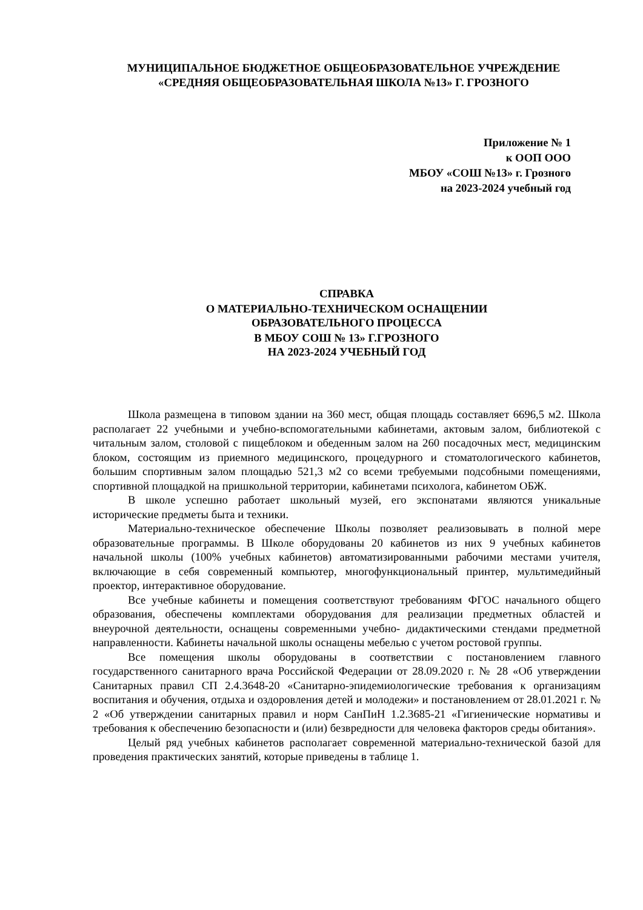МУНИЦИПАЛЬНОЕ БЮДЖЕТНОЕ ОБЩЕОБРАЗОВАТЕЛЬНОЕ УЧРЕЖДЕНИЕ
«СРЕДНЯЯ ОБЩЕОБРАЗОВАТЕЛЬНАЯ ШКОЛА №13» Г. ГРОЗНОГО
Приложение № 1
к ООП ООО
МБОУ «СОШ №13» г. Грозного
на 2023-2024 учебный год
СПРАВКА
О МАТЕРИАЛЬНО-ТЕХНИЧЕСКОМ ОСНАЩЕНИИ
ОБРАЗОВАТЕЛЬНОГО ПРОЦЕССА
В МБОУ СОШ № 13» Г.ГРОЗНОГО
НА 2023-2024 УЧЕБНЫЙ ГОД
Школа размещена в типовом здании на 360 мест, общая площадь составляет 6696,5 м2. Школа располагает 22 учебными и учебно-вспомогательными кабинетами, актовым залом, библиотекой с читальным залом, столовой с пищеблоком и обеденным залом на 260 посадочных мест, медицинским блоком, состоящим из приемного медицинского, процедурного и стоматологического кабинетов, большим спортивным залом площадью 521,3 м2 со всеми требуемыми подсобными помещениями, спортивной площадкой на пришкольной территории, кабинетами психолога, кабинетом ОБЖ.
В школе успешно работает школьный музей, его экспонатами являются уникальные исторические предметы быта и техники.
Материально-техническое обеспечение Школы позволяет реализовывать в полной мере образовательные программы. В Школе оборудованы 20 кабинетов из них 9 учебных кабинетов начальной школы (100% учебных кабинетов) автоматизированными рабочими местами учителя, включающие в себя современный компьютер, многофункциональный принтер, мультимедийный проектор, интерактивное оборудование.
Все учебные кабинеты и помещения соответствуют требованиям ФГОС начального общего образования, обеспечены комплектами оборудования для реализации предметных областей и внеурочной деятельности, оснащены современными учебно- дидактическими стендами предметной направленности. Кабинеты начальной школы оснащены мебелью с учетом ростовой группы.
Все помещения школы оборудованы в соответствии с постановлением главного государственного санитарного врача Российской Федерации от 28.09.2020 г. № 28 «Об утверждении Санитарных правил СП 2.4.3648-20 «Санитарно-эпидемиологические требования к организациям воспитания и обучения, отдыха и оздоровления детей и молодежи» и постановлением от 28.01.2021 г. № 2 «Об утверждении санитарных правил и норм СанПиН 1.2.3685-21 «Гигиенические нормативы и требования к обеспечению безопасности и (или) безвредности для человека факторов среды обитания».
Целый ряд учебных кабинетов располагает современной материально-технической базой для проведения практических занятий, которые приведены в таблице 1.